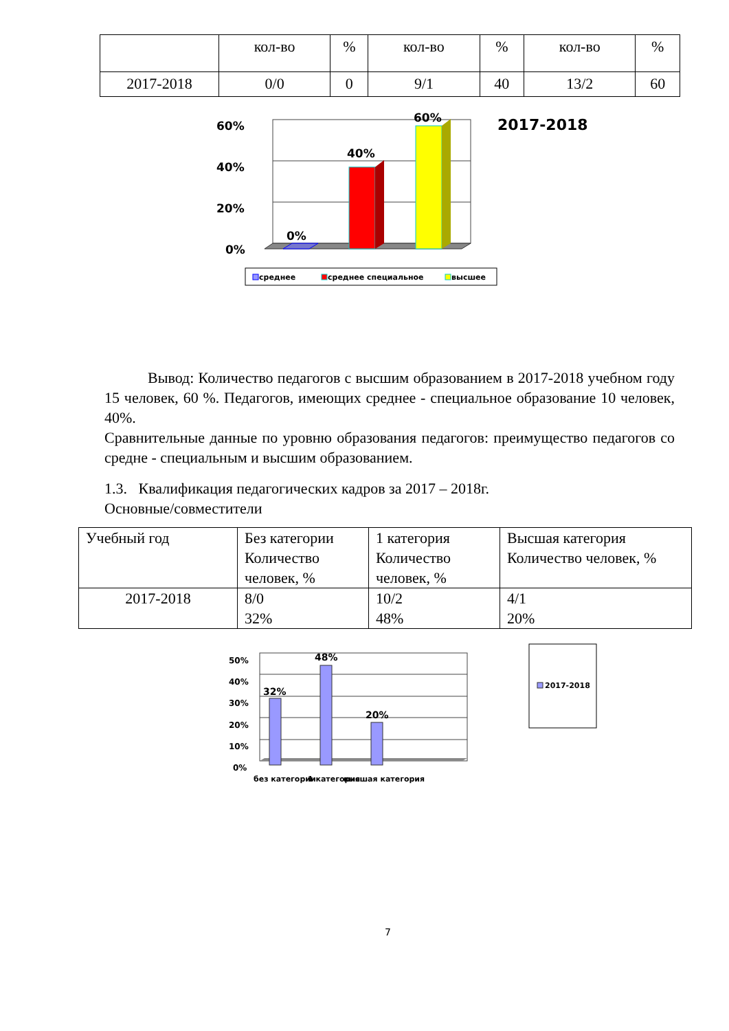| | кол-во | % | кол-во | % | кол-во | % |
| 2017-2018 | 0/0 | 0 | 9/1 | 40 | 13/2 | 60 |
60%
40%
20%
0%
2017-2018
0%
40%
60%
среднее
среднее специальное
высшее
Вывод: Количество педагогов с высшим образованием в 2017-2018 учебном году 15 человек, 60 %. Педагогов, имеющих среднее - специальное образование 10 человек, 40%.
Сравнительные данные по уровню образования педагогов: преимущество педагогов со средне - специальным и высшим образованием.
1.3. Квалификация педагогических кадров за 2017 – 2018г.
Основные/совместители
| Учебный год | Без категории Количество человек, % | 1 категория Количество человек, % | Высшая категория Количество человек, % |
| 2017-2018 | 8/0 32% | 10/2 48% | 4/1 20% |
50%
40%
30%
20%
10%
0%
32%
48%
20%
без категории
1 категория
высшая категория
2017-2018
7